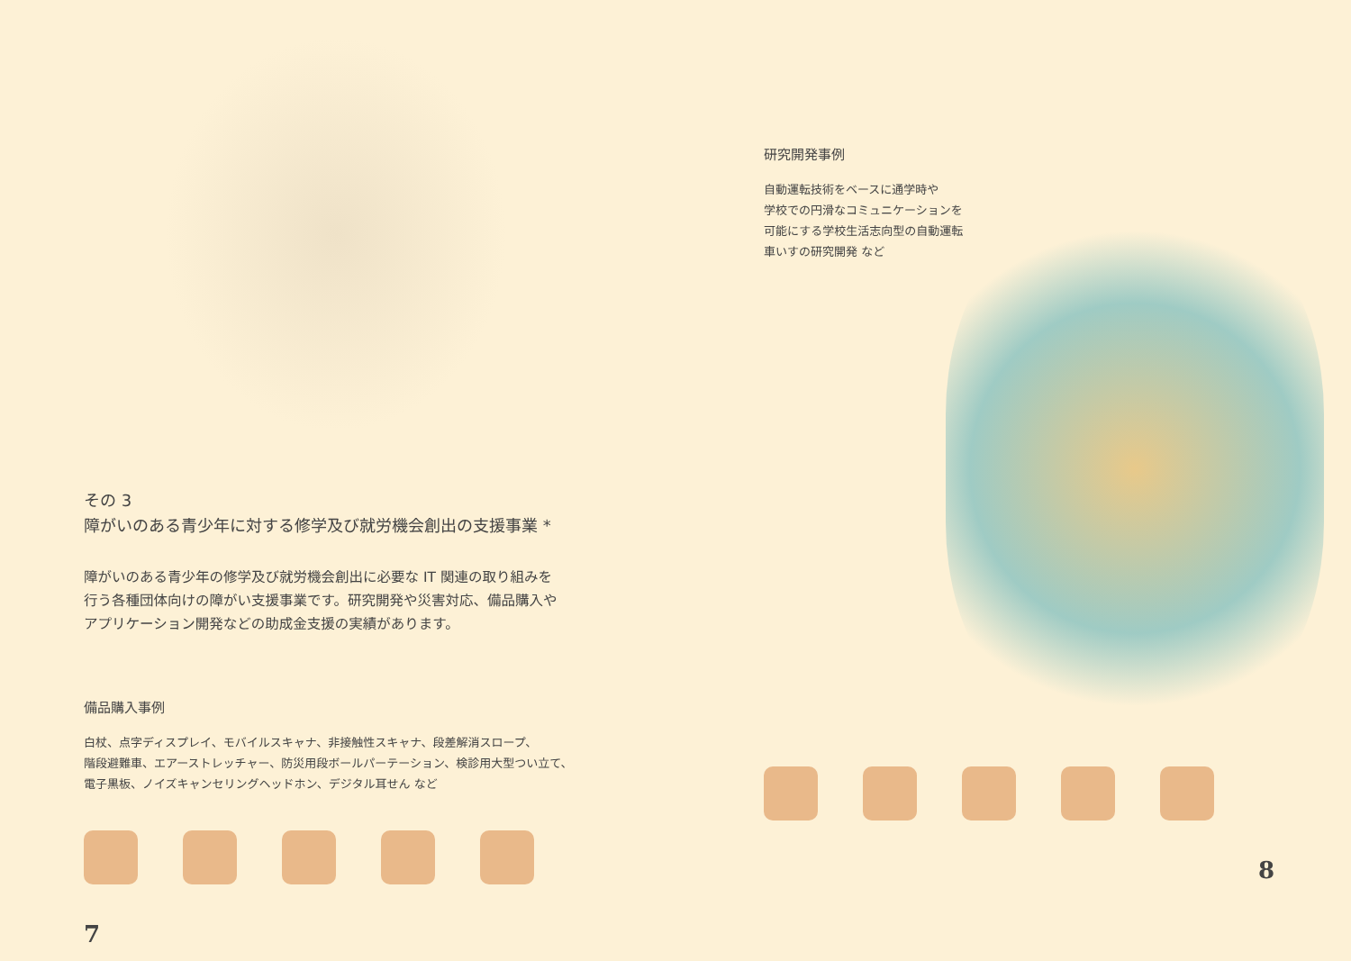その 3
障がいのある青少年に対する修学及び就労機会創出の支援事業 *
障がいのある青少年の修学及び就労機会創出に必要な IT 関連の取り組みを
行う各種団体向けの障がい支援事業です。研究開発や災害対応、備品購入や
アプリケーション開発などの助成金支援の実績があります。
備品購入事例
白杖、点字ディスプレイ、モバイルスキャナ、非接触性スキャナ、段差解消スロープ、
階段避難車、エアーストレッチャー、防災用段ボールパーテーション、検診用大型つい立て、
電子黒板、ノイズキャンセリングヘッドホン、デジタル耳せん など
7
研究開発事例
自動運転技術をベースに通学時や
学校での円滑なコミュニケーションを
可能にする学校生活志向型の自動運転
車いすの研究開発 など
8